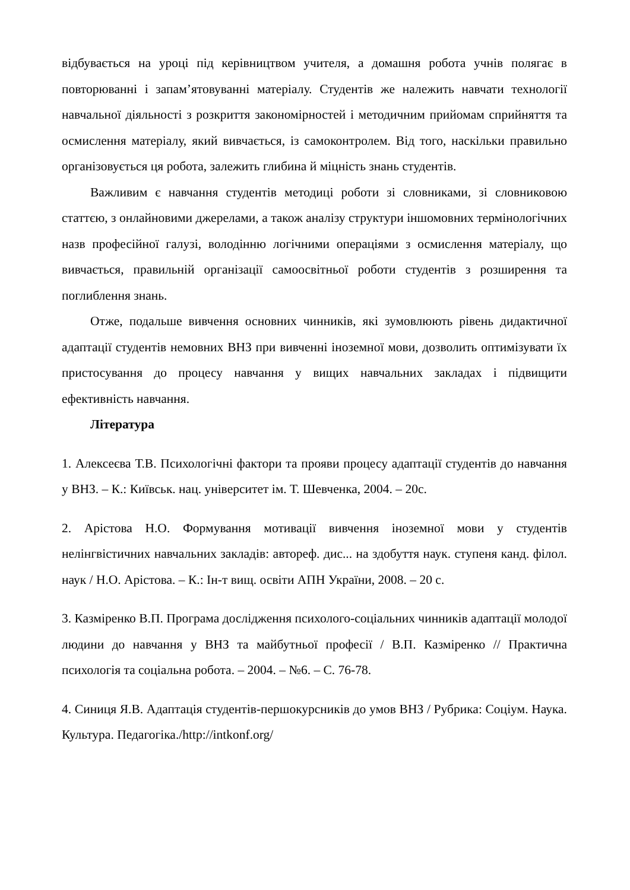відбувається на уроці під керівництвом учителя, а домашня робота учнів полягає в повторюванні і запам’ятовуванні матеріалу. Студентів же належить навчати технології навчальної діяльності з розкриття закономірностей і методичним прийомам сприйняття та осмислення матеріалу, який вивчається, із самоконтролем. Від того, наскільки правильно організовується ця робота, залежить глибина й міцність знань студентів.
Важливим є навчання студентів методиці роботи зі словниками, зі словниковою статтєю, з онлайновими джерелами, а також аналізу структури іншомовних термінологічних назв професійної галузі, володінню логічними операціями з осмислення матеріалу, що вивчається, правильній організації самоосвітньої роботи студентів з розширення та поглиблення знань.
Отже, подальше вивчення основних чинників, які зумовлюють рівень дидактичної адаптації студентів немовних ВНЗ при вивченні іноземної мови, дозволить оптимізувати їх пристосування до процесу навчання у вищих навчальних закладах і підвищити ефективність навчання.
Література
1. Алексеєва Т.В. Психологічні фактори та прояви процесу адаптації студентів до навчання у ВНЗ. – К.: Київськ. нац. університет ім. Т. Шевченка, 2004. – 20с.
2. Арістова Н.О. Формування мотивації вивчення іноземної мови у студентів нелінгвістичних навчальних закладів: автореф. дис... на здобуття наук. ступеня канд. філол. наук / Н.О. Арістова. – К.: Ін-т вищ. освіти АПН України, 2008. – 20 с.
3. Казміренко В.П. Програма дослідження психолого-соціальних чинників адаптації молодої людини до навчання у ВНЗ та майбутньої професії / В.П. Казміренко // Практична психологія та соціальна робота. – 2004. – №6. – С. 76-78.
4. Синиця Я.В. Адаптація студентів-першокурсників до умов ВНЗ / Рубрика: Соціум. Наука. Культура. Педагогіка./http://intkonf.org/